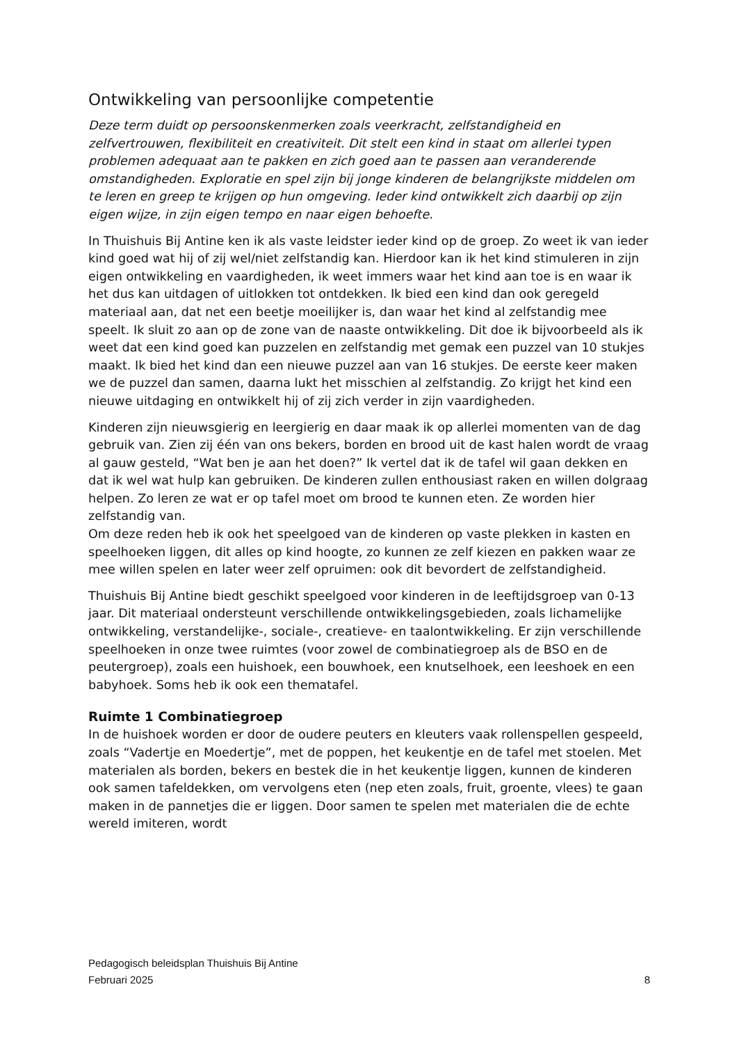Ontwikkeling van persoonlijke competentie
Deze term duidt op persoonskenmerken zoals veerkracht, zelfstandigheid en zelfvertrouwen, flexibiliteit en creativiteit. Dit stelt een kind in staat om allerlei typen problemen adequaat aan te pakken en zich goed aan te passen aan veranderende omstandigheden. Exploratie en spel zijn bij jonge kinderen de belangrijkste middelen om te leren en greep te krijgen op hun omgeving. Ieder kind ontwikkelt zich daarbij op zijn eigen wijze, in zijn eigen tempo en naar eigen behoefte.
In Thuishuis Bij Antine ken ik als vaste leidster ieder kind op de groep. Zo weet ik van ieder kind goed wat hij of zij wel/niet zelfstandig kan. Hierdoor kan ik het kind stimuleren in zijn eigen ontwikkeling en vaardigheden, ik weet immers waar het kind aan toe is en waar ik het dus kan uitdagen of uitlokken tot ontdekken. Ik bied een kind dan ook geregeld materiaal aan, dat net een beetje moeilijker is, dan waar het kind al zelfstandig mee speelt. Ik sluit zo aan op de zone van de naaste ontwikkeling. Dit doe ik bijvoorbeeld als ik weet dat een kind goed kan puzzelen en zelfstandig met gemak een puzzel van 10 stukjes maakt. Ik bied het kind dan een nieuwe puzzel aan van 16 stukjes. De eerste keer maken we de puzzel dan samen, daarna lukt het misschien al zelfstandig. Zo krijgt het kind een nieuwe uitdaging en ontwikkelt hij of zij zich verder in zijn vaardigheden.
Kinderen zijn nieuwsgierig en leergierig en daar maak ik op allerlei momenten van de dag gebruik van. Zien zij één van ons bekers, borden en brood uit de kast halen wordt de vraag al gauw gesteld, “Wat ben je aan het doen?” Ik vertel dat ik de tafel wil gaan dekken en dat ik wel wat hulp kan gebruiken. De kinderen zullen enthousiast raken en willen dolgraag helpen. Zo leren ze wat er op tafel moet om brood te kunnen eten. Ze worden hier zelfstandig van.
Om deze reden heb ik ook het speelgoed van de kinderen op vaste plekken in kasten en speelhoeken liggen, dit alles op kind hoogte, zo kunnen ze zelf kiezen en pakken waar ze mee willen spelen en later weer zelf opruimen: ook dit bevordert de zelfstandigheid.
Thuishuis Bij Antine biedt geschikt speelgoed voor kinderen in de leeftijdsgroep van 0-13 jaar. Dit materiaal ondersteunt verschillende ontwikkelingsgebieden, zoals lichamelijke ontwikkeling, verstandelijke-, sociale-, creatieve- en taalontwikkeling. Er zijn verschillende speelhoeken in onze twee ruimtes (voor zowel de combinatiegroep als de BSO en de peutergroep), zoals een huishoek, een bouwhoek, een knutselhoek, een leeshoek en een babyhoek. Soms heb ik ook een thematafel.
Ruimte 1 Combinatiegroep
In de huishoek worden er door de oudere peuters en kleuters vaak rollenspellen gespeeld, zoals “Vadertje en Moedertje”, met de poppen, het keukentje en de tafel met stoelen. Met materialen als borden, bekers en bestek die in het keukentje liggen, kunnen de kinderen ook samen tafeldekken, om vervolgens eten (nep eten zoals, fruit, groente, vlees) te gaan maken in de pannetjes die er liggen. Door samen te spelen met materialen die de echte wereld imiteren, wordt
Pedagogisch beleidsplan Thuishuis Bij Antine
Februari 2025
8